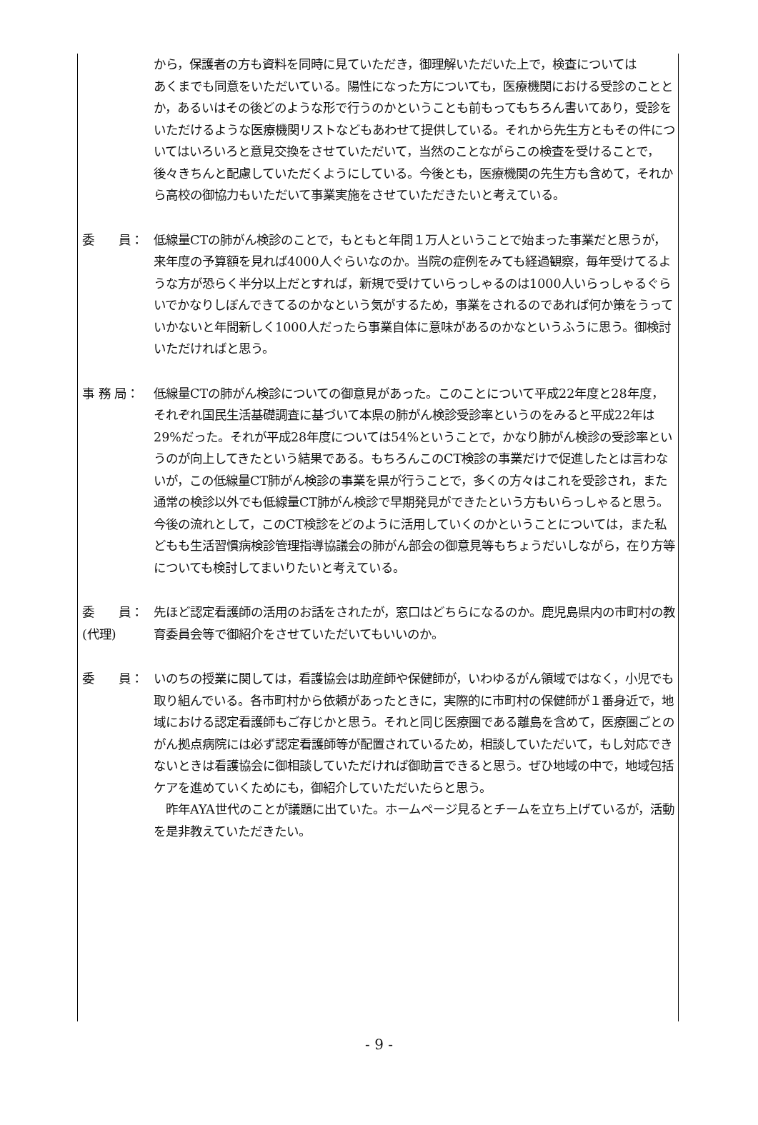から，保護者の方も資料を同時に見ていただき，御理解いただいた上で，検査については
あくまでも同意をいただいている。陽性になった方についても，医療機関における受診のこととか，あるいはその後どのような形で行うのかということも前もってもちろん書いてあり，受診をいただけるような医療機関リストなどもあわせて提供している。それから先生方ともその件についてはいろいろと意見交換をさせていただいて，当然のことながらこの検査を受けることで，後々きちんと配慮していただくようにしている。今後とも，医療機関の先生方も含めて，それから高校の御協力もいただいて事業実施をさせていただきたいと考えている。
委　　員： 低線量CTの肺がん検診のことで，もともと年間１万人ということで始まった事業だと思うが，来年度の予算額を見れば4000人ぐらいなのか。当院の症例をみても経過観察，毎年受けてるような方が恐らく半分以上だとすれば，新規で受けていらっしゃるのは1000人いらっしゃるぐらいでかなりしぼんできてるのかなという気がするため，事業をされるのであれば何か策をうっていかないと年間新しく1000人だったら事業自体に意味があるのかなというふうに思う。御検討いただければと思う。
事 務 局： 低線量CTの肺がん検診についての御意見があった。このことについて平成22年度と28年度，それぞれ国民生活基礎調査に基づいて本県の肺がん検診受診率というのをみると平成22年は29%だった。それが平成28年度については54%ということで，かなり肺がん検診の受診率というのが向上してきたという結果である。もちろんこのCT検診の事業だけで促進したとは言わないが，この低線量CT肺がん検診の事業を県が行うことで，多くの方々はこれを受診され，また通常の検診以外でも低線量CT肺がん検診で早期発見ができたという方もいらっしゃると思う。今後の流れとして，このCT検診をどのように活用していくのかということについては，また私どもも生活習慣病検診管理指導協議会の肺がん部会の御意見等もちょうだいしながら，在り方等についても検討してまいりたいと考えている。
委　　員：
(代理)
先ほど認定看護師の活用のお話をされたが，窓口はどちらになるのか。鹿児島県内の市町村の教育委員会等で御紹介をさせていただいてもいいのか。
委　　員： いのちの授業に関しては，看護協会は助産師や保健師が，いわゆるがん領域ではなく，小児でも取り組んでいる。各市町村から依頼があったときに，実際的に市町村の保健師が１番身近で，地域における認定看護師もご存じかと思う。それと同じ医療圏である離島を含めて，医療圏ごとのがん拠点病院には必ず認定看護師等が配置されているため，相談していただいて，もし対応できないときは看護協会に御相談していただければ御助言できると思う。ぜひ地域の中で，地域包括ケアを進めていくためにも，御紹介していただいたらと思う。
　昨年AYA世代のことが議題に出ていた。ホームページ見るとチームを立ち上げているが，活動を是非教えていただきたい。
- 9 -